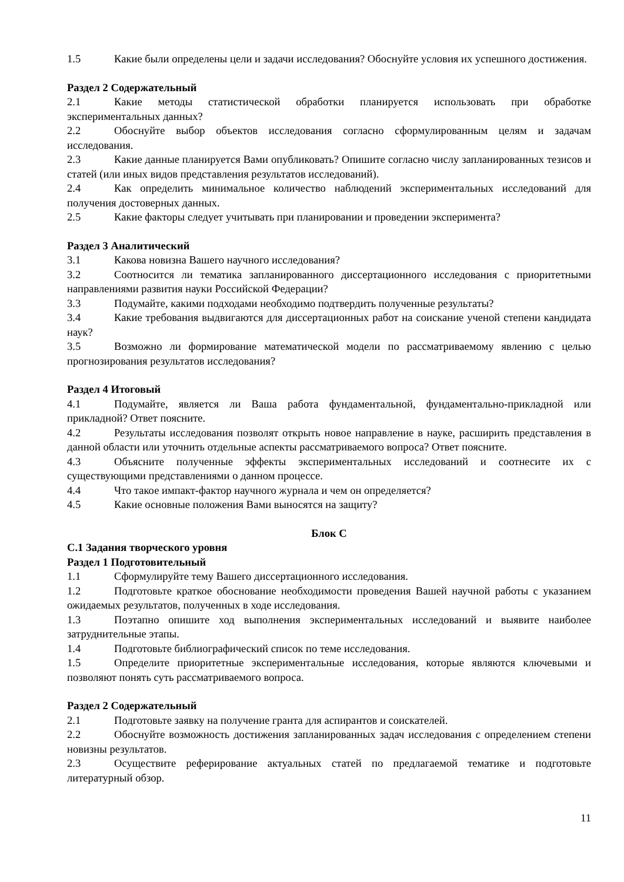1.5 Какие были определены цели и задачи исследования? Обоснуйте условия их успешного достижения.
Раздел 2 Содержательный
2.1 Какие методы статистической обработки планируется использовать при обработке экспериментальных данных?
2.2 Обоснуйте выбор объектов исследования согласно сформулированным целям и задачам исследования.
2.3 Какие данные планируется Вами опубликовать? Опишите согласно числу запланированных тезисов и статей (или иных видов представления результатов исследований).
2.4 Как определить минимальное количество наблюдений экспериментальных исследований для получения достоверных данных.
2.5 Какие факторы следует учитывать при планировании и проведении эксперимента?
Раздел 3 Аналитический
3.1 Какова новизна Вашего научного исследования?
3.2 Соотносится ли тематика запланированного диссертационного исследования с приоритетными направлениями развития науки Российской Федерации?
3.3 Подумайте, какими подходами необходимо подтвердить полученные результаты?
3.4 Какие требования выдвигаются для диссертационных работ на соискание ученой степени кандидата наук?
3.5 Возможно ли формирование математической модели по рассматриваемому явлению с целью прогнозирования результатов исследования?
Раздел 4 Итоговый
4.1 Подумайте, является ли Ваша работа фундаментальной, фундаментально-прикладной или прикладной? Ответ поясните.
4.2 Результаты исследования позволят открыть новое направление в науке, расширить представления в данной области или уточнить отдельные аспекты рассматриваемого вопроса? Ответ поясните.
4.3 Объясните полученные эффекты экспериментальных исследований и соотнесите их с существующими представлениями о данном процессе.
4.4 Что такое импакт-фактор научного журнала и чем он определяется?
4.5 Какие основные положения Вами выносятся на защиту?
Блок С
С.1 Задания творческого уровня
Раздел 1 Подготовительный
1.1 Сформулируйте тему Вашего диссертационного исследования.
1.2 Подготовьте краткое обоснование необходимости проведения Вашей научной работы с указанием ожидаемых результатов, полученных в ходе исследования.
1.3 Поэтапно опишите ход выполнения экспериментальных исследований и выявите наиболее затруднительные этапы.
1.4 Подготовьте библиографический список по теме исследования.
1.5 Определите приоритетные экспериментальные исследования, которые являются ключевыми и позволяют понять суть рассматриваемого вопроса.
Раздел 2 Содержательный
2.1 Подготовьте заявку на получение гранта для аспирантов и соискателей.
2.2 Обоснуйте возможность достижения запланированных задач исследования с определением степени новизны результатов.
2.3 Осуществите реферирование актуальных статей по предлагаемой тематике и подготовьте литературный обзор.
11